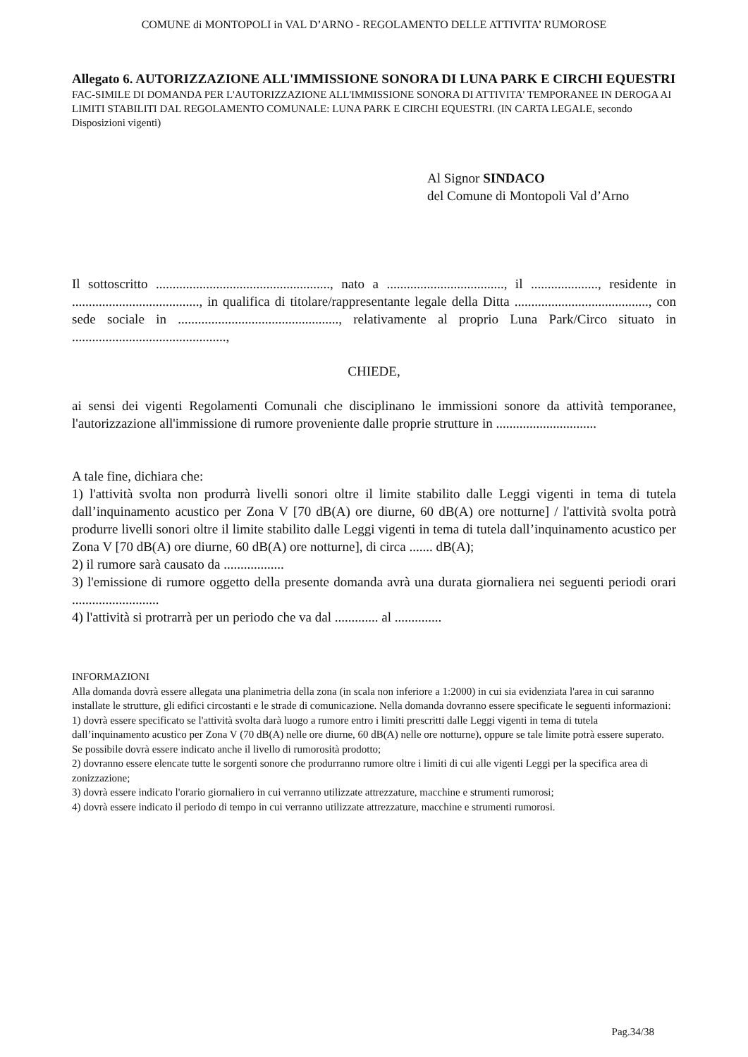COMUNE di MONTOPOLI in VAL D’ARNO - REGOLAMENTO DELLE ATTIVITA’ RUMOROSE
Allegato 6. AUTORIZZAZIONE ALL'IMMISSIONE SONORA DI LUNA PARK E CIRCHI EQUESTRI
FAC-SIMILE DI DOMANDA PER L'AUTORIZZAZIONE ALL'IMMISSIONE SONORA DI ATTIVITA' TEMPORANEE IN DEROGA AI LIMITI STABILITI DAL REGOLAMENTO COMUNALE: LUNA PARK E CIRCHI EQUESTRI. (IN CARTA LEGALE, secondo Disposizioni vigenti)
Al Signor SINDACO
del Comune di Montopoli Val d’Arno
Il sottoscritto ...................................................., nato a ..................................., il ...................., residente in ......................................, in qualifica di titolare/rappresentante legale della Ditta ........................................, con sede sociale in ................................................, relativamente al proprio Luna Park/Circo situato in ..............................................,
CHIEDE,
ai sensi dei vigenti Regolamenti Comunali che disciplinano le immissioni sonore da attività temporanee, l'autorizzazione all'immissione di rumore proveniente dalle proprie strutture in ..............................
A tale fine, dichiara che:
1) l'attività svolta non produrrà livelli sonori oltre il limite stabilito dalle Leggi vigenti in tema di tutela dall’inquinamento acustico per Zona V [70 dB(A) ore diurne, 60 dB(A) ore notturne] / l'attività svolta potrà produrre livelli sonori oltre il limite stabilito dalle Leggi vigenti in tema di tutela dall’inquinamento acustico per Zona V [70 dB(A) ore diurne, 60 dB(A) ore notturne], di circa ....... dB(A);
2) il rumore sarà causato da ..................
3) l'emissione di rumore oggetto della presente domanda avrà una durata giornaliera nei seguenti periodi orari ..........................
4) l'attività si protrarrà per un periodo che va dal ............. al ..............
INFORMAZIONI
Alla domanda dovrà essere allegata una planimetria della zona (in scala non inferiore a 1:2000) in cui sia evidenziata l'area in cui saranno installate le strutture, gli edifici circostanti e le strade di comunicazione. Nella domanda dovranno essere specificate le seguenti informazioni:
1) dovrà essere specificato se l'attività svolta darà luogo a rumore entro i limiti prescritti dalle Leggi vigenti in tema di tutela dall’inquinamento acustico per Zona V (70 dB(A) nelle ore diurne, 60 dB(A) nelle ore notturne), oppure se tale limite potrà essere superato. Se possibile dovrà essere indicato anche il livello di rumorosità prodotto;
2) dovranno essere elencate tutte le sorgenti sonore che produrranno rumore oltre i limiti di cui alle vigenti Leggi per la specifica area di zonizzazione;
3) dovrà essere indicato l'orario giornaliero in cui verranno utilizzate attrezzature, macchine e strumenti rumorosi;
4) dovrà essere indicato il periodo di tempo in cui verranno utilizzate attrezzature, macchine e strumenti rumorosi.
Pag.34/38